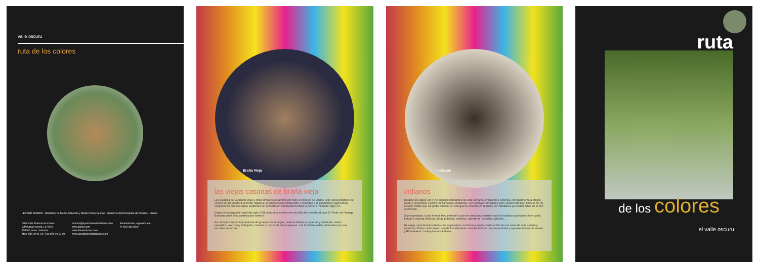valle oscuru
ruta de los colores
LEADER FEADER · Ministerio de Medio Ambiente y Medio Rural y Marino · Gobierno del Principado de Asturias · Llanes
Oficina de Turismo de Llanes
C/Posada Herrera, La Torre
33500 Llanes - Asturias
Tfno. 985 40 01 64 / Fax 985 40 19 99
turismo@ayuntamientodellanes.com
www.llanes.com
www.llanesdecine.com
www.ayuntamientodellanes.com
llanesturismo, siguenos en...
f t YouTube flickr
Braña Vieja
las viejas casonas de braña vieja
Los palacios de La Braña Vieja y otros similares repartidos por todo el concejo de Llanes, son representativos de un tipo de arquitectura señorial, ligada a un grupo social enriquecido y dedicado a la ganadería y agricultura, ocupaciones que las capas pudientes de la población mantuvieron hasta la primera mitad del siglo XX.
Datan de la segunda mitad del siglo XVIII aunque al menos uno de ellos fue reedificado por D. Pedro de Noriega Borbolla sobre una construcción anterior.
Se caracterizan por la presencia de gruesos cortafuegos, buenos sillares en puertas y ventanas, vanos pequeños, alero muy trabajado, corredor y muros de cierto espesor. Las fachadas están adornadas por sus escudos de armas.
Indianos
indianos
Durante los siglos XIX y XX algunos habitantes de esta comarca emigraron a América, principalmente a Méjico, Cuba y Venezuela. Fueron los llamados «Indianos». Los motivos principales eran «hacer fortuna», librarse de un servicio militar que los podía implicar en una guerra colonial y/o reunirse con familiares ya establecidos en el otro continente.
Si prosperaban, (cosa menos frecuente de lo que se cree) era corriente que los indianos aportaran dinero para fundar o mejorar diversas obras públicas: caminos, carreteras, escuelas, iglesias.....
Un rasgo característico de los que regresaban con fortuna era la construcción de una vivienda más o menos suntuosa. Éstas conformaron uno de los elementos arquitectónicos más importantes y representativos de Llanes y Ribadedeva: La Arquitectura Indiana.
ruta
de los colores
el valle oscuru